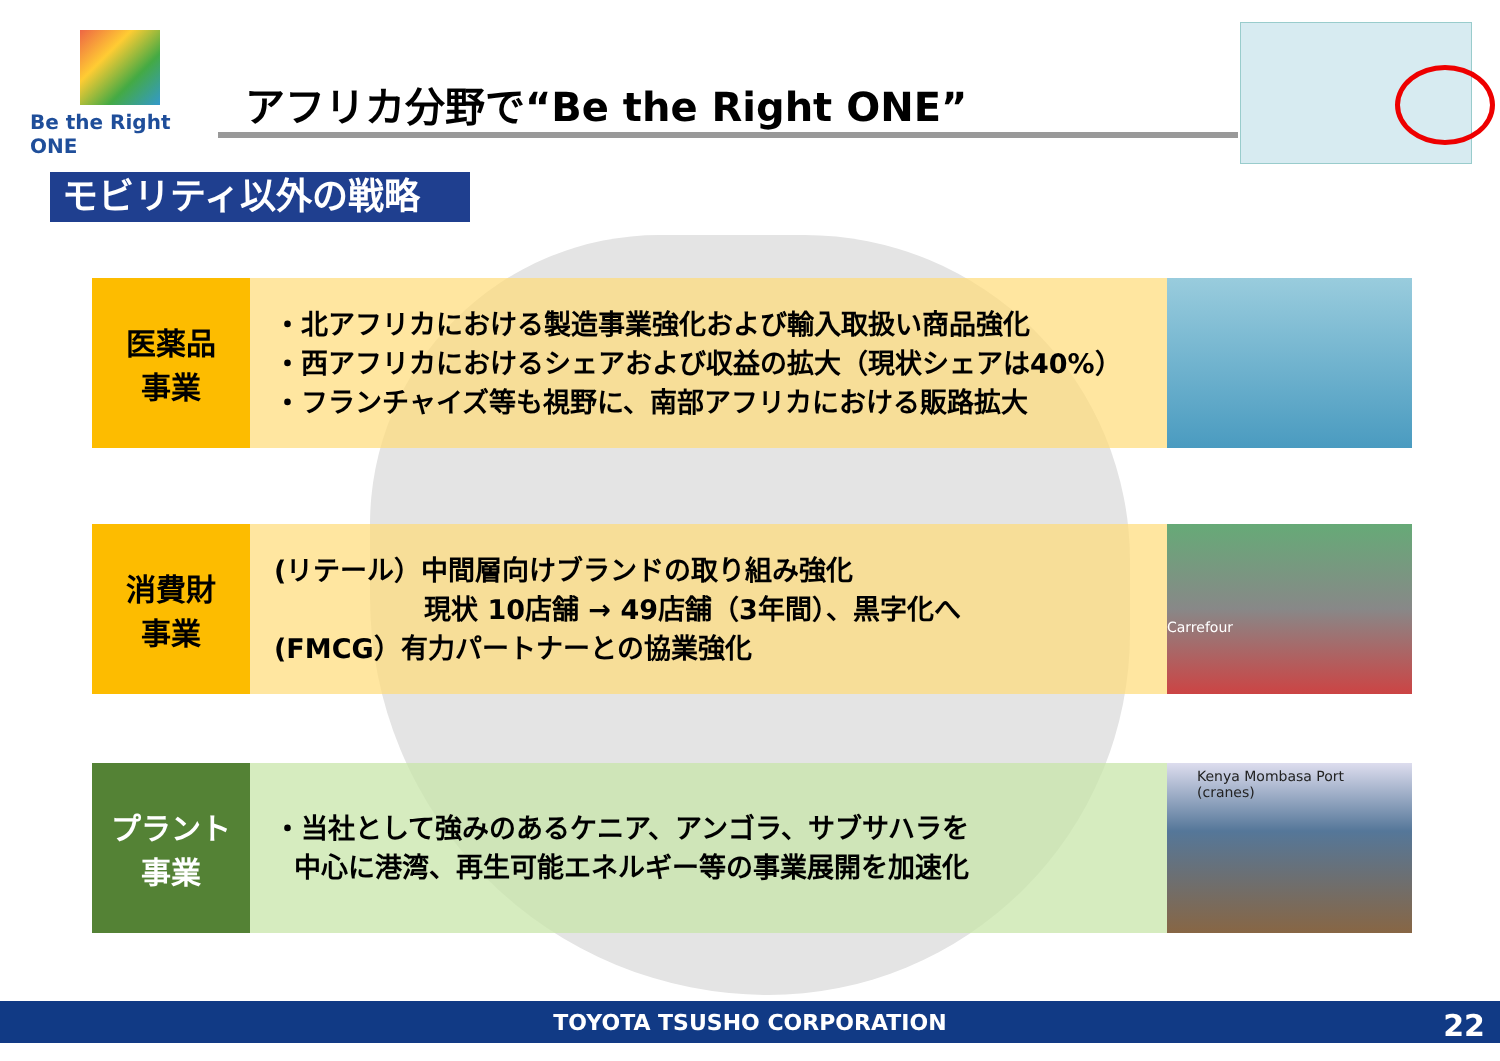Be the Right ONE
アフリカ分野で“Be the Right ONE”
モビリティ以外の戦略
医薬品
事業
・北アフリカにおける製造事業強化および輸入取扱い商品強化
・西アフリカにおけるシェアおよび収益の拡大（現状シェアは40%）
・フランチャイズ等も視野に、南部アフリカにおける販路拡大
消費財
事業
(リテール）中間層向けブランドの取り組み強化
現状 10店舗 → 49店舗（3年間）、黒字化へ
(FMCG）有力パートナーとの協業強化
Carrefour
プラント
事業
・当社として強みのあるケニア、アンゴラ、サブサハラを
中心に港湾、再生可能エネルギー等の事業展開を加速化
Kenya Mombasa Port (cranes)
TOYOTA TSUSHO CORPORATION 22